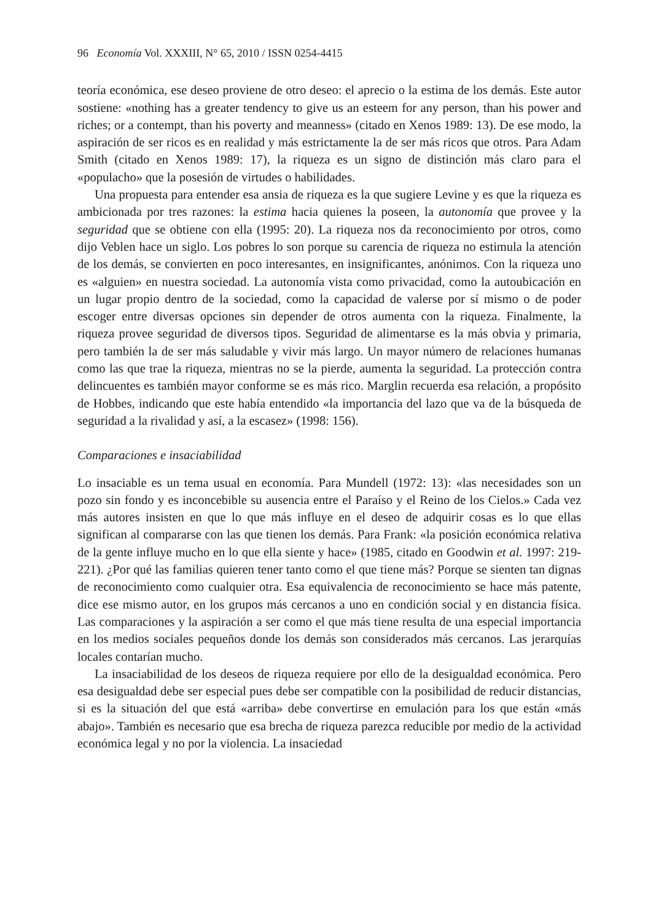96 Economía Vol. XXXIII, N° 65, 2010 / ISSN 0254-4415
teoría económica, ese deseo proviene de otro deseo: el aprecio o la estima de los demás. Este autor sostiene: «nothing has a greater tendency to give us an esteem for any person, than his power and riches; or a contempt, than his poverty and meanness» (citado en Xenos 1989: 13). De ese modo, la aspiración de ser ricos es en realidad y más estrictamente la de ser más ricos que otros. Para Adam Smith (citado en Xenos 1989: 17), la riqueza es un signo de distinción más claro para el «populacho» que la posesión de virtudes o habilidades.
Una propuesta para entender esa ansia de riqueza es la que sugiere Levine y es que la riqueza es ambicionada por tres razones: la estima hacia quienes la poseen, la autonomía que provee y la seguridad que se obtiene con ella (1995: 20). La riqueza nos da reconocimiento por otros, como dijo Veblen hace un siglo. Los pobres lo son porque su carencia de riqueza no estimula la atención de los demás, se convierten en poco interesantes, en insignificantes, anónimos. Con la riqueza uno es «alguien» en nuestra sociedad. La autonomía vista como privacidad, como la autoubicación en un lugar propio dentro de la sociedad, como la capacidad de valerse por sí mismo o de poder escoger entre diversas opciones sin depender de otros aumenta con la riqueza. Finalmente, la riqueza provee seguridad de diversos tipos. Seguridad de alimentarse es la más obvia y primaria, pero también la de ser más saludable y vivir más largo. Un mayor número de relaciones humanas como las que trae la riqueza, mientras no se la pierde, aumenta la seguridad. La protección contra delincuentes es también mayor conforme se es más rico. Marglin recuerda esa relación, a propósito de Hobbes, indicando que este había entendido «la importancia del lazo que va de la búsqueda de seguridad a la rivalidad y así, a la escasez» (1998: 156).
Comparaciones e insaciabilidad
Lo insaciable es un tema usual en economía. Para Mundell (1972: 13): «las necesidades son un pozo sin fondo y es inconcebible su ausencia entre el Paraíso y el Reino de los Cielos.» Cada vez más autores insisten en que lo que más influye en el deseo de adquirir cosas es lo que ellas significan al compararse con las que tienen los demás. Para Frank: «la posición económica relativa de la gente influye mucho en lo que ella siente y hace» (1985, citado en Goodwin et al. 1997: 219-221). ¿Por qué las familias quieren tener tanto como el que tiene más? Porque se sienten tan dignas de reconocimiento como cualquier otra. Esa equivalencia de reconocimiento se hace más patente, dice ese mismo autor, en los grupos más cercanos a uno en condición social y en distancia física. Las comparaciones y la aspiración a ser como el que más tiene resulta de una especial importancia en los medios sociales pequeños donde los demás son considerados más cercanos. Las jerarquías locales contarían mucho.
La insaciabilidad de los deseos de riqueza requiere por ello de la desigualdad económica. Pero esa desigualdad debe ser especial pues debe ser compatible con la posibilidad de reducir distancias, si es la situación del que está «arriba» debe convertirse en emulación para los que están «más abajo». También es necesario que esa brecha de riqueza parezca reducible por medio de la actividad económica legal y no por la violencia. La insaciedad